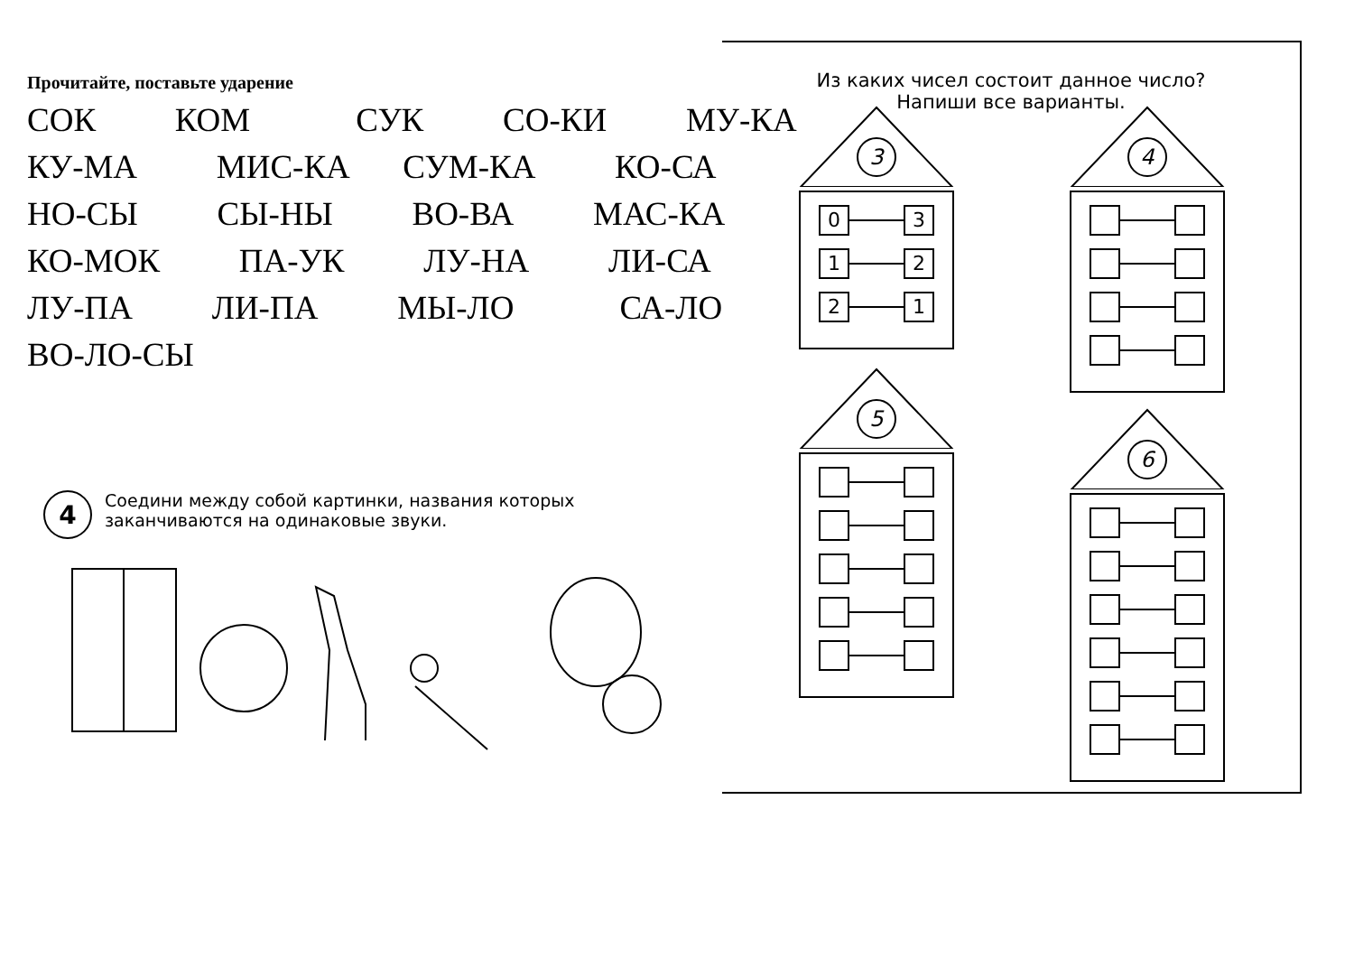Прочитайте, поставьте ударение
СОК КОМ СУК СО-КИ МУ-КА
КУ-МА МИС-КА СУМ-КА КО-СА
НО-СЫ СЫ-НЫ ВО-ВА МАС-КА
КО-МОК ПА-УК ЛУ-НА ЛИ-СА
ЛУ-ПА ЛИ-ПА МЫ-ЛО СА-ЛО
ВО-ЛО-СЫ
4
Соедини между собой картинки, названия которых заканчиваются на одинаковые звуки.
Из каких чисел состоит данное число?
Напиши все варианты.
3
0 3
1 2
2 1
4
5
6